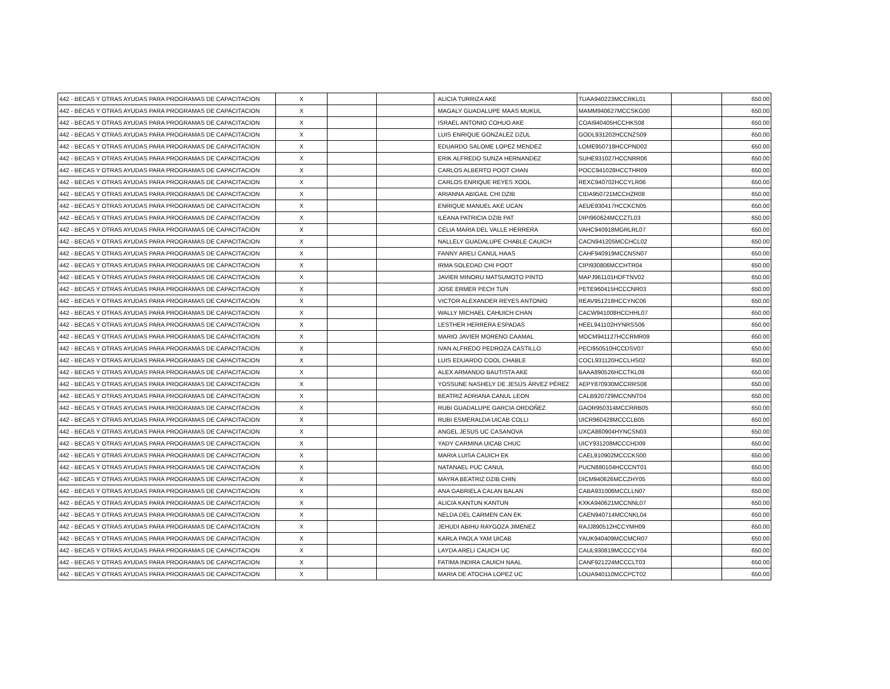| 442 - BECAS Y OTRAS AYUDAS PARA PROGRAMAS DE CAPACITACION | X | | | ALICIA TURRIZA AKE | TUAA940223MCCRKL01 | | 650.00 |
| 442 - BECAS Y OTRAS AYUDAS PARA PROGRAMAS DE CAPACITACION | X | | | MAGALY GUADALUPE MAAS MUKUL | MAMM940627MCCSKG00 | | 650.00 |
| 442 - BECAS Y OTRAS AYUDAS PARA PROGRAMAS DE CAPACITACION | X | | | ISRAEL ANTONIO COHUO AKE | COAI940405HCCHKS08 | | 650.00 |
| 442 - BECAS Y OTRAS AYUDAS PARA PROGRAMAS DE CAPACITACION | X | | | LUIS ENRIQUE GONZALEZ DZUL | GODL931202HCCNZS09 | | 650.00 |
| 442 - BECAS Y OTRAS AYUDAS PARA PROGRAMAS DE CAPACITACION | X | | | EDUARDO SALOME LOPEZ MENDEZ | LOME950718HCCPND02 | | 650.00 |
| 442 - BECAS Y OTRAS AYUDAS PARA PROGRAMAS DE CAPACITACION | X | | | ERIK ALFREDO SUNZA HERNANDEZ | SUHE931027HCCNRR06 | | 650.00 |
| 442 - BECAS Y OTRAS AYUDAS PARA PROGRAMAS DE CAPACITACION | X | | | CARLOS ALBERTO POOT CHAN | POCC941028HCCTHR09 | | 650.00 |
| 442 - BECAS Y OTRAS AYUDAS PARA PROGRAMAS DE CAPACITACION | X | | | CARLOS ENRIQUE REYES XOOL | REXC940702HCCYLR06 | | 650.00 |
| 442 - BECAS Y OTRAS AYUDAS PARA PROGRAMAS DE CAPACITACION | X | | | ARIANNA ABIGAIL CHI DZIB | CIDA950721MCCHZR08 | | 650.00 |
| 442 - BECAS Y OTRAS AYUDAS PARA PROGRAMAS DE CAPACITACION | X | | | ENRIQUE MANUEL AKE UCAN | AEUE930417HCCKCN05 | | 650.00 |
| 442 - BECAS Y OTRAS AYUDAS PARA PROGRAMAS DE CAPACITACION | X | | | ILEANA PATRICIA DZIB PAT | DIPI960624MCCZTL03 | | 650.00 |
| 442 - BECAS Y OTRAS AYUDAS PARA PROGRAMAS DE CAPACITACION | X | | | CELIA MARIA DEL VALLE HERRERA | VAHC940918MGRLRL07 | | 650.00 |
| 442 - BECAS Y OTRAS AYUDAS PARA PROGRAMAS DE CAPACITACION | X | | | NALLELY GUADALUPE CHABLE CAUICH | CACN941205MCCHCL02 | | 650.00 |
| 442 - BECAS Y OTRAS AYUDAS PARA PROGRAMAS DE CAPACITACION | X | | | FANNY ARELI CANUL HAAS | CAHF940919MCCNSN07 | | 650.00 |
| 442 - BECAS Y OTRAS AYUDAS PARA PROGRAMAS DE CAPACITACION | X | | | IRMA SOLEDAD CHI POOT | CIPI930806MCCHTR04 | | 650.00 |
| 442 - BECAS Y OTRAS AYUDAS PARA PROGRAMAS DE CAPACITACION | X | | | JAVIER MINORU MATSUMOTO PINTO | MAPJ961101HDFTNV02 | | 650.00 |
| 442 - BECAS Y OTRAS AYUDAS PARA PROGRAMAS DE CAPACITACION | X | | | JOSE ERMER PECH TUN | PETE960415HCCCNR03 | | 650.00 |
| 442 - BECAS Y OTRAS AYUDAS PARA PROGRAMAS DE CAPACITACION | X | | | VICTOR ALEXANDER REYES ANTONIO | REAV951218HCCYNC06 | | 650.00 |
| 442 - BECAS Y OTRAS AYUDAS PARA PROGRAMAS DE CAPACITACION | X | | | WALLY MICHAEL CAHUICH CHAN | CACW941008HCCHHL07 | | 650.00 |
| 442 - BECAS Y OTRAS AYUDAS PARA PROGRAMAS DE CAPACITACION | X | | | LESTHER HERRERA ESPADAS | HEEL941102HYNRSS06 | | 650.00 |
| 442 - BECAS Y OTRAS AYUDAS PARA PROGRAMAS DE CAPACITACION | X | | | MARIO JAVIER MORENO CAAMAL | MOCM941127HCCRMR09 | | 650.00 |
| 442 - BECAS Y OTRAS AYUDAS PARA PROGRAMAS DE CAPACITACION | X | | | IVAN ALFREDO PEDROZA CASTILLO | PECI950510HCCDSV07 | | 650.00 |
| 442 - BECAS Y OTRAS AYUDAS PARA PROGRAMAS DE CAPACITACION | X | | | LUIS EDUARDO COOL CHABLE | COCL931120HCCLHS02 | | 650.00 |
| 442 - BECAS Y OTRAS AYUDAS PARA PROGRAMAS DE CAPACITACION | X | | | ALEX ARMANDO BAUTISTA AKE | BAAA890526HCCTKL09 | | 650.00 |
| 442 - BECAS Y OTRAS AYUDAS PARA PROGRAMAS DE CAPACITACION | X | | | YOSSUNE NASHELY DE JESÚS ÁRVEZ PÉREZ | AEPY870930MCCRRS08 | | 650.00 |
| 442 - BECAS Y OTRAS AYUDAS PARA PROGRAMAS DE CAPACITACION | X | | | BEATRIZ ADRIANA CANUL LEON | CALB920729MCCNNT04 | | 650.00 |
| 442 - BECAS Y OTRAS AYUDAS PARA PROGRAMAS DE CAPACITACION | X | | | RUBI GUADALUPE GARCIA ORDOÑEZ | GAOR950314MCCRRB05 | | 650.00 |
| 442 - BECAS Y OTRAS AYUDAS PARA PROGRAMAS DE CAPACITACION | X | | | RUBI ESMERALDA UICAB COLLI | UICR960428MCCCLB05 | | 650.00 |
| 442 - BECAS Y OTRAS AYUDAS PARA PROGRAMAS DE CAPACITACION | X | | | ANGEL JESUS UC CASANOVA | UXCA860904HYNCSN03 | | 650.00 |
| 442 - BECAS Y OTRAS AYUDAS PARA PROGRAMAS DE CAPACITACION | X | | | YADY CARMINA UICAB CHUC | UICY931208MCCCHD09 | | 650.00 |
| 442 - BECAS Y OTRAS AYUDAS PARA PROGRAMAS DE CAPACITACION | X | | | MARIA LUISA CAUICH EK | CAEL910902MCCCKS00 | | 650.00 |
| 442 - BECAS Y OTRAS AYUDAS PARA PROGRAMAS DE CAPACITACION | X | | | NATANAEL PUC CANUL | PUCN880104HCCCNT01 | | 650.00 |
| 442 - BECAS Y OTRAS AYUDAS PARA PROGRAMAS DE CAPACITACION | X | | | MAYRA BEATRIZ DZIB CHIN | DICM940626MCCZHY05 | | 650.00 |
| 442 - BECAS Y OTRAS AYUDAS PARA PROGRAMAS DE CAPACITACION | X | | | ANA GABRIELA CALAN BALAN | CABA931006MCCLLN07 | | 650.00 |
| 442 - BECAS Y OTRAS AYUDAS PARA PROGRAMAS DE CAPACITACION | X | | | ALICIA KANTUN KANTUN | KXKA940621MCCNNL07 | | 650.00 |
| 442 - BECAS Y OTRAS AYUDAS PARA PROGRAMAS DE CAPACITACION | X | | | NELDA DEL CARMEN CAN EK | CAEN940714MCCNKL04 | | 650.00 |
| 442 - BECAS Y OTRAS AYUDAS PARA PROGRAMAS DE CAPACITACION | X | | | JEHUDI ABIHU RAYGOZA JIMENEZ | RAJJ890512HCCYMH09 | | 650.00 |
| 442 - BECAS Y OTRAS AYUDAS PARA PROGRAMAS DE CAPACITACION | X | | | KARLA PAOLA YAM UICAB | YAUK940409MCCMCR07 | | 650.00 |
| 442 - BECAS Y OTRAS AYUDAS PARA PROGRAMAS DE CAPACITACION | X | | | LAYDA ARELI CAUICH UC | CAUL930819MCCCCY04 | | 650.00 |
| 442 - BECAS Y OTRAS AYUDAS PARA PROGRAMAS DE CAPACITACION | X | | | FATIMA INDIRA CAUICH NAAL | CANF921224MCCCLT03 | | 650.00 |
| 442 - BECAS Y OTRAS AYUDAS PARA PROGRAMAS DE CAPACITACION | X | | | MARIA DE ATOCHA LOPEZ UC | LOUA940110MCCPCT02 | | 650.00 |